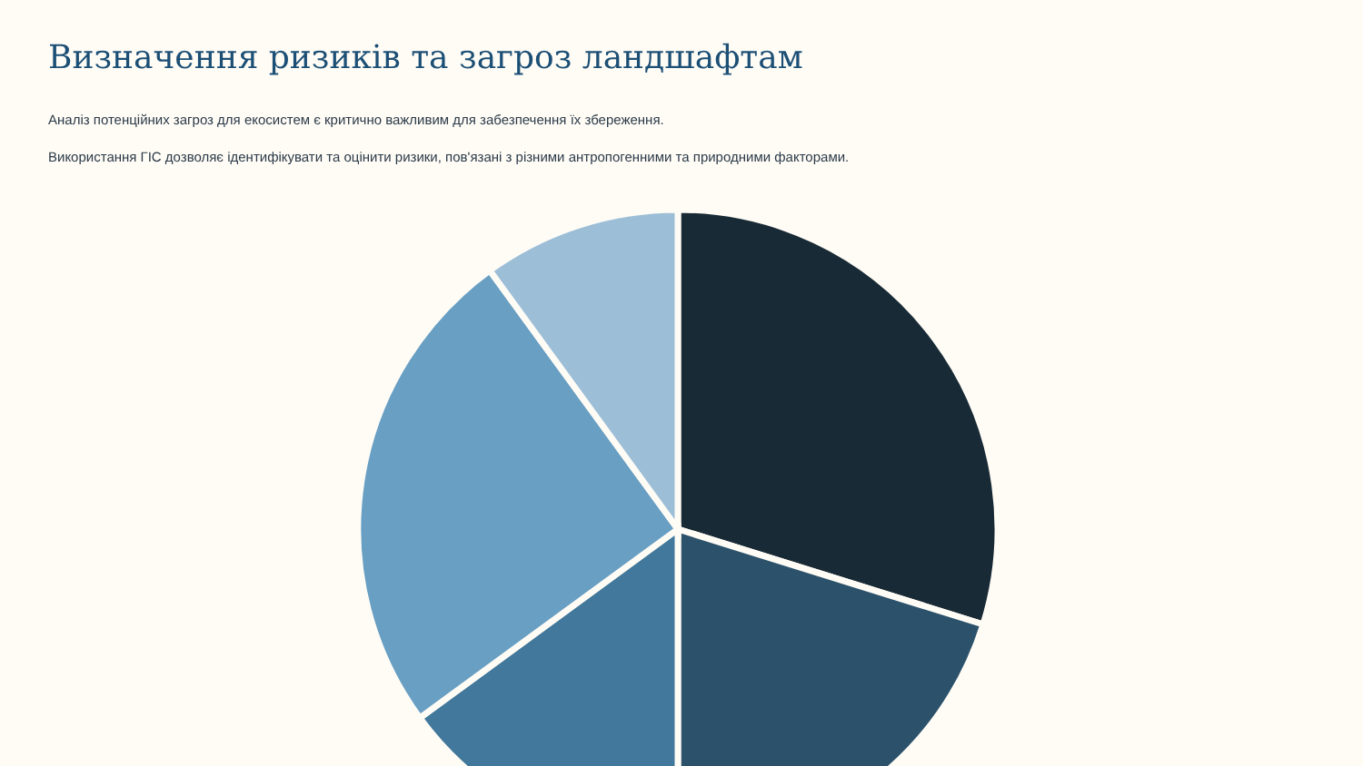Визначення ризиків та загроз ландшафтам
Аналіз потенційних загроз для екосистем є критично важливим для забезпечення їх збереження.
Використання ГІС дозволяє ідентифікувати та оцінити ризики, пов'язані з різними антропогенними та природними факторами.